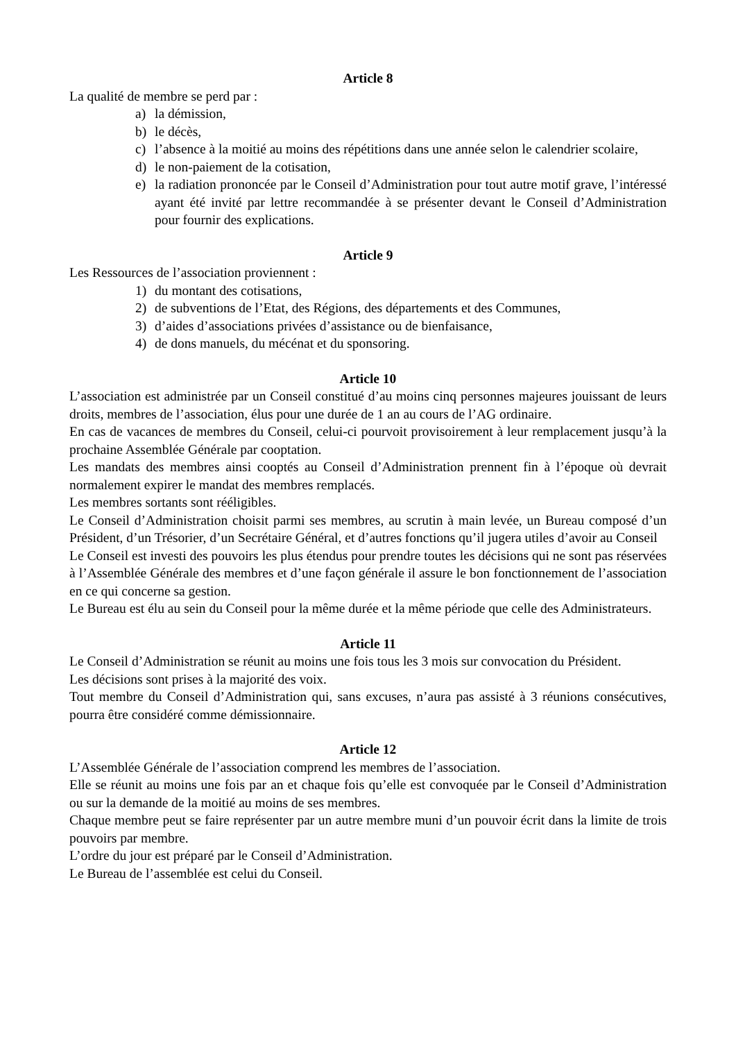Article 8
La qualité de membre se perd par :
a) la démission,
b) le décès,
c) l’absence à la moitié au moins des répétitions dans une année selon le calendrier scolaire,
d) le non-paiement de la cotisation,
e) la radiation prononcée par le Conseil d’Administration pour tout autre motif grave, l’intéressé ayant été invité par lettre recommandée à se présenter devant le Conseil d’Administration pour fournir des explications.
Article 9
Les Ressources de l’association proviennent :
1) du montant des cotisations,
2) de subventions de l’Etat, des Régions, des départements et des Communes,
3) d’aides d’associations privées d’assistance ou de bienfaisance,
4) de dons manuels, du mécénat et du sponsoring.
Article 10
L’association est administrée par un Conseil constitué d’au moins cinq personnes majeures jouissant de leurs droits, membres de l’association, élus pour une durée de 1 an au cours de l’AG ordinaire.
En cas de vacances de membres du Conseil, celui-ci pourvoit provisoirement à leur remplacement jusqu’à la prochaine Assemblée Générale par cooptation.
Les mandats des membres ainsi cooptés au Conseil d’Administration prennent fin à l’époque où devrait normalement expirer le mandat des membres remplacés.
Les membres sortants sont rééligibles.
Le Conseil d’Administration choisit parmi ses membres, au scrutin à main levée, un Bureau composé d’un Président, d’un Trésorier, d’un Secrétaire Général, et d’autres fonctions qu’il jugera utiles d’avoir au Conseil
Le Conseil est investi des pouvoirs les plus étendus pour prendre toutes les décisions qui ne sont pas réservées à l’Assemblée Générale des membres et d’une façon générale il assure le bon fonctionnement de l’association en ce qui concerne sa gestion.
Le Bureau est élu au sein du Conseil pour la même durée et la même période que celle des Administrateurs.
Article 11
Le Conseil d’Administration se réunit au moins une fois tous les 3 mois sur convocation du Président.
Les décisions sont prises à la majorité des voix.
Tout membre du Conseil d’Administration qui, sans excuses, n’aura pas assisté à 3 réunions consécutives, pourra être considéré comme démissionnaire.
Article 12
L’Assemblée Générale de l’association comprend les membres de l’association.
Elle se réunit au moins une fois par an et chaque fois qu’elle est convoquée par le Conseil d’Administration ou sur la demande de la moitié au moins de ses membres.
Chaque membre peut se faire représenter par un autre membre muni d’un pouvoir écrit dans la limite de trois pouvoirs par membre.
L’ordre du jour est préparé par le Conseil d’Administration.
Le Bureau de l’assemblée est celui du Conseil.